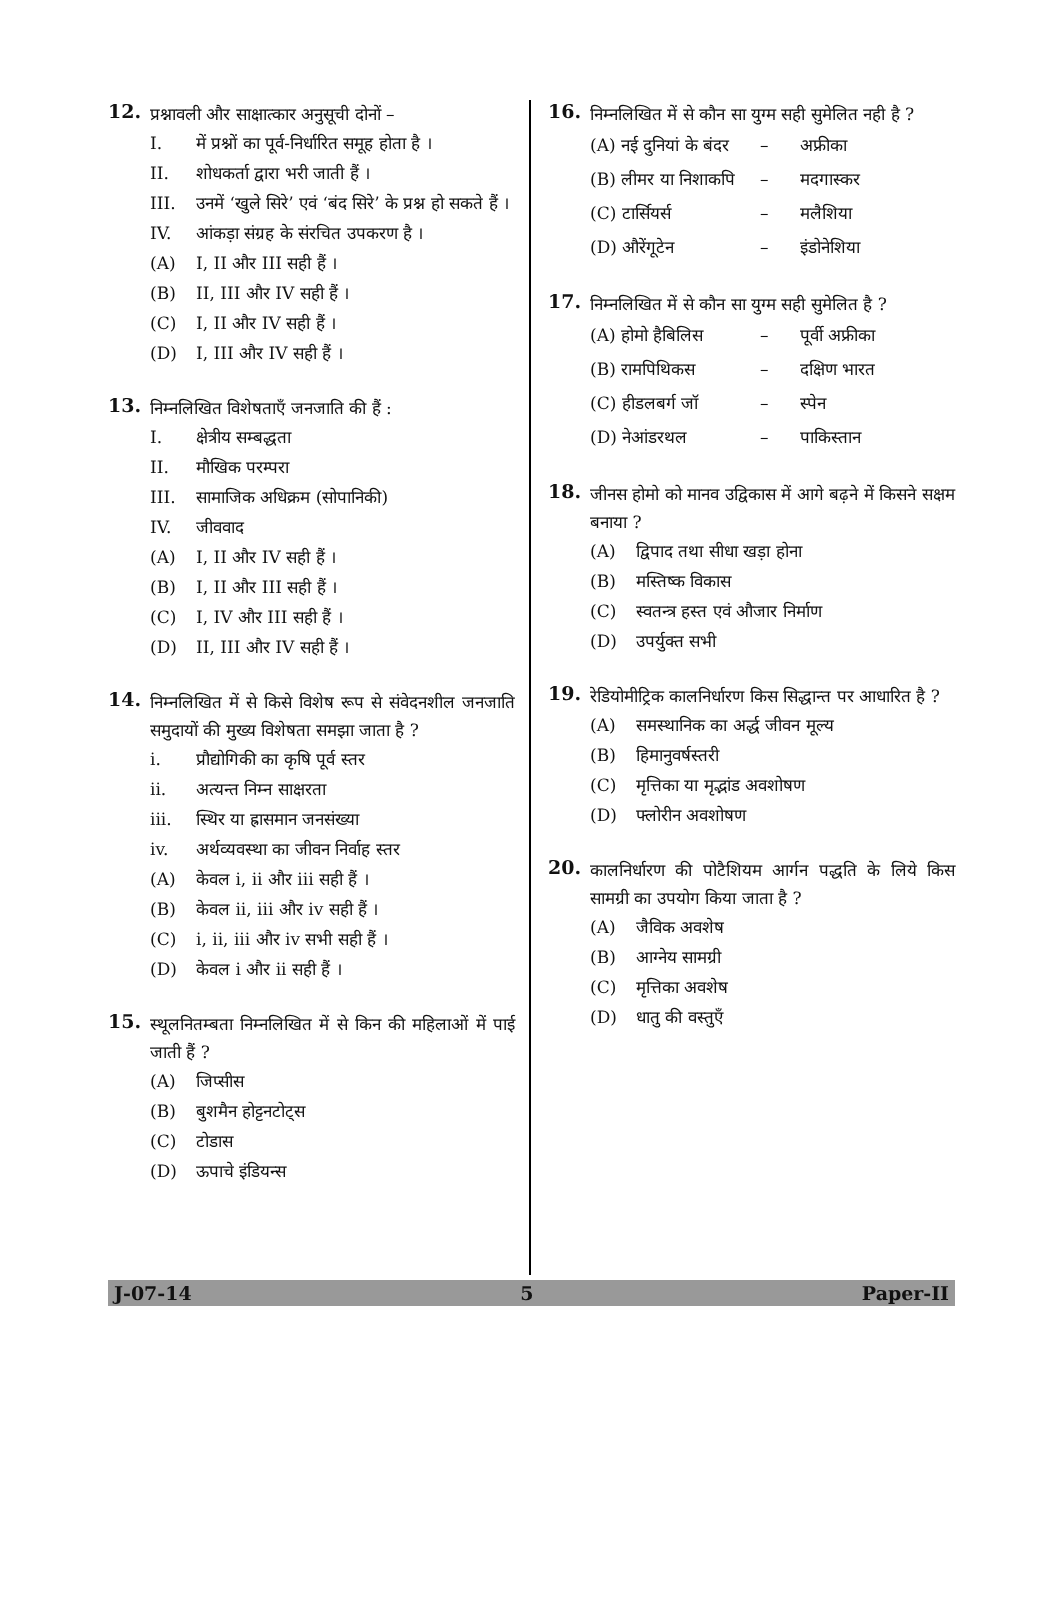12.
प्रश्नावली और साक्षात्कार अनुसूची दोनों –
I. में प्रश्नों का पूर्व-निर्धारित समूह होता है ।
II. शोधकर्ता द्वारा भरी जाती हैं ।
III. उनमें ‘खुले सिरे’ एवं ‘बंद सिरे’ के प्रश्न हो सकते हैं ।
IV. आंकड़ा संग्रह के संरचित उपकरण है ।
(A) I, II और III सही हैं ।
(B) II, III और IV सही हैं ।
(C) I, II और IV सही हैं ।
(D) I, III और IV सही हैं ।
13.
निम्नलिखित विशेषताएँ जनजाति की हैं :
I. क्षेत्रीय सम्बद्धता
II. मौखिक परम्परा
III. सामाजिक अधिक्रम (सोपानिकी)
IV. जीववाद
(A) I, II और IV सही हैं ।
(B) I, II और III सही हैं ।
(C) I, IV और III सही हैं ।
(D) II, III और IV सही हैं ।
14.
निम्नलिखित में से किसे विशेष रूप से संवेदनशील जनजाति समुदायों की मुख्य विशेषता समझा जाता है ?
i. प्रौद्योगिकी का कृषि पूर्व स्तर
ii. अत्यन्त निम्न साक्षरता
iii. स्थिर या ह्रासमान जनसंख्या
iv. अर्थव्यवस्था का जीवन निर्वाह स्तर
(A) केवल i, ii और iii सही हैं ।
(B) केवल ii, iii और iv सही हैं ।
(C) i, ii, iii और iv सभी सही हैं ।
(D) केवल i और ii सही हैं ।
15.
स्थूलनितम्बता निम्नलिखित में से किन की महिलाओं में पाई जाती हैं ?
(A) जिप्सीस
(B) बुशमैन होट्टनटोट्स
(C) टोडास
(D) ऊपाचे इंडियन्स
16.
निम्नलिखित में से कौन सा युग्म सही सुमेलित नही है ?
(A) नई दुनियां के बंदर – अफ्रीका
(B) लीमर या निशाकपि – मदगास्कर
(C) टार्सियर्स – मलैशिया
(D) औरेंगूटेन – इंडोनेशिया
17.
निम्नलिखित में से कौन सा युग्म सही सुमेलित है ?
(A) होमो हैबिलिस – पूर्वी अफ्रीका
(B) रामपिथिकस – दक्षिण भारत
(C) हीडलबर्ग जॉ – स्पेन
(D) नेआंडरथल – पाकिस्तान
18.
जीनस होमो को मानव उद्विकास में आगे बढ़ने में किसने सक्षम बनाया ?
(A) द्विपाद तथा सीधा खड़ा होना
(B) मस्तिष्क विकास
(C) स्वतन्त्र हस्त एवं औजार निर्माण
(D) उपर्युक्त सभी
19.
रेडियोमीट्रिक कालनिर्धारण किस सिद्धान्त पर आधारित है ?
(A) समस्थानिक का अर्द्ध जीवन मूल्य
(B) हिमानुवर्षस्तरी
(C) मृत्तिका या मृद्भांड अवशोषण
(D) फ्लोरीन अवशोषण
20.
कालनिर्धारण की पोटैशियम आर्गन पद्धति के लिये किस सामग्री का उपयोग किया जाता है ?
(A) जैविक अवशेष
(B) आग्नेय सामग्री
(C) मृत्तिका अवशेष
(D) धातु की वस्तुएँ
J-07-14 5 Paper-II